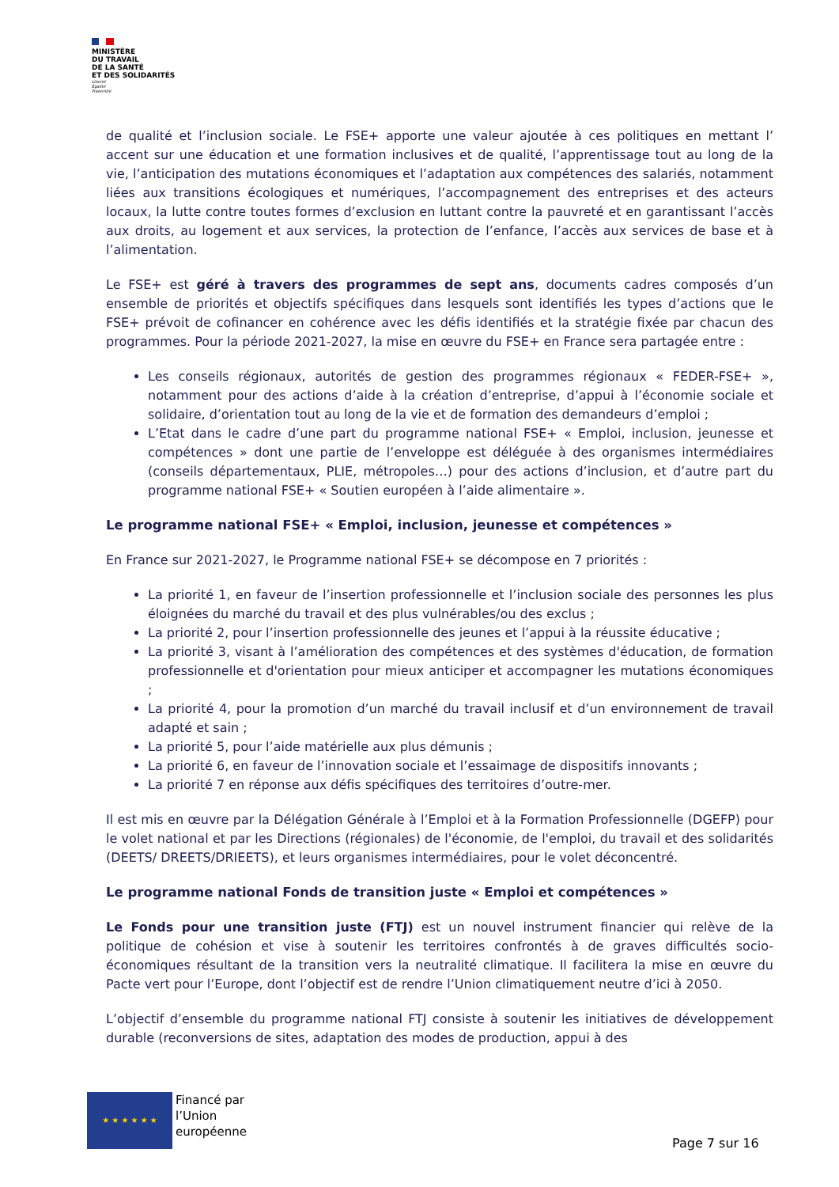MINISTÈRE
DU TRAVAIL
DE LA SANTÉ
ET DES SOLIDARITÉS
Liberté
Égalité
Fraternité
de qualité et l’inclusion sociale. Le FSE+ apporte une valeur ajoutée à ces politiques en mettant l’ accent sur une éducation et une formation inclusives et de qualité, l’apprentissage tout au long de la vie, l’anticipation des mutations économiques et l’adaptation aux compétences des salariés, notamment liées aux transitions écologiques et numériques, l’accompagnement des entreprises et des acteurs locaux, la lutte contre toutes formes d’exclusion en luttant contre la pauvreté et en garantissant l’accès aux droits, au logement et aux services, la protection de l’enfance, l’accès aux services de base et à l’alimentation.
Le FSE+ est géré à travers des programmes de sept ans, documents cadres composés d’un ensemble de priorités et objectifs spécifiques dans lesquels sont identifiés les types d’actions que le FSE+ prévoit de cofinancer en cohérence avec les défis identifiés et la stratégie fixée par chacun des programmes. Pour la période 2021-2027, la mise en œuvre du FSE+ en France sera partagée entre :
Les conseils régionaux, autorités de gestion des programmes régionaux « FEDER-FSE+ », notamment pour des actions d’aide à la création d’entreprise, d’appui à l’économie sociale et solidaire, d’orientation tout au long de la vie et de formation des demandeurs d’emploi ;
L’Etat dans le cadre d’une part du programme national FSE+ « Emploi, inclusion, jeunesse et compétences » dont une partie de l’enveloppe est déléguée à des organismes intermédiaires (conseils départementaux, PLIE, métropoles…) pour des actions d’inclusion, et d’autre part du programme national FSE+ « Soutien européen à l’aide alimentaire ».
Le programme national FSE+ « Emploi, inclusion, jeunesse et compétences »
En France sur 2021-2027, le Programme national FSE+ se décompose en 7 priorités :
La priorité 1, en faveur de l’insertion professionnelle et l’inclusion sociale des personnes les plus éloignées du marché du travail et des plus vulnérables/ou des exclus ;
La priorité 2, pour l’insertion professionnelle des jeunes et l’appui à la réussite éducative ;
La priorité 3, visant à l’amélioration des compétences et des systèmes d'éducation, de formation professionnelle et d'orientation pour mieux anticiper et accompagner les mutations économiques ;
La priorité 4, pour la promotion d’un marché du travail inclusif et d’un environnement de travail adapté et sain ;
La priorité 5, pour l’aide matérielle aux plus démunis ;
La priorité 6, en faveur de l’innovation sociale et l’essaimage de dispositifs innovants ;
La priorité 7 en réponse aux défis spécifiques des territoires d’outre-mer.
Il est mis en œuvre par la Délégation Générale à l’Emploi et à la Formation Professionnelle (DGEFP) pour le volet national et par les Directions (régionales) de l'économie, de l'emploi, du travail et des solidarités (DEETS/ DREETS/DRIEETS), et leurs organismes intermédiaires, pour le volet déconcentré.
Le programme national Fonds de transition juste « Emploi et compétences »
Le Fonds pour une transition juste (FTJ) est un nouvel instrument financier qui relève de la politique de cohésion et vise à soutenir les territoires confrontés à de graves difficultés socio-économiques résultant de la transition vers la neutralité climatique. Il facilitera la mise en œuvre du Pacte vert pour l’Europe, dont l’objectif est de rendre l’Union climatiquement neutre d’ici à 2050.
L’objectif d’ensemble du programme national FTJ consiste à soutenir les initiatives de développement durable (reconversions de sites, adaptation des modes de production, appui à des
★ ★ ★ ★ ★ ★
Financé par
l’Union
européenne
Page 7 sur 16